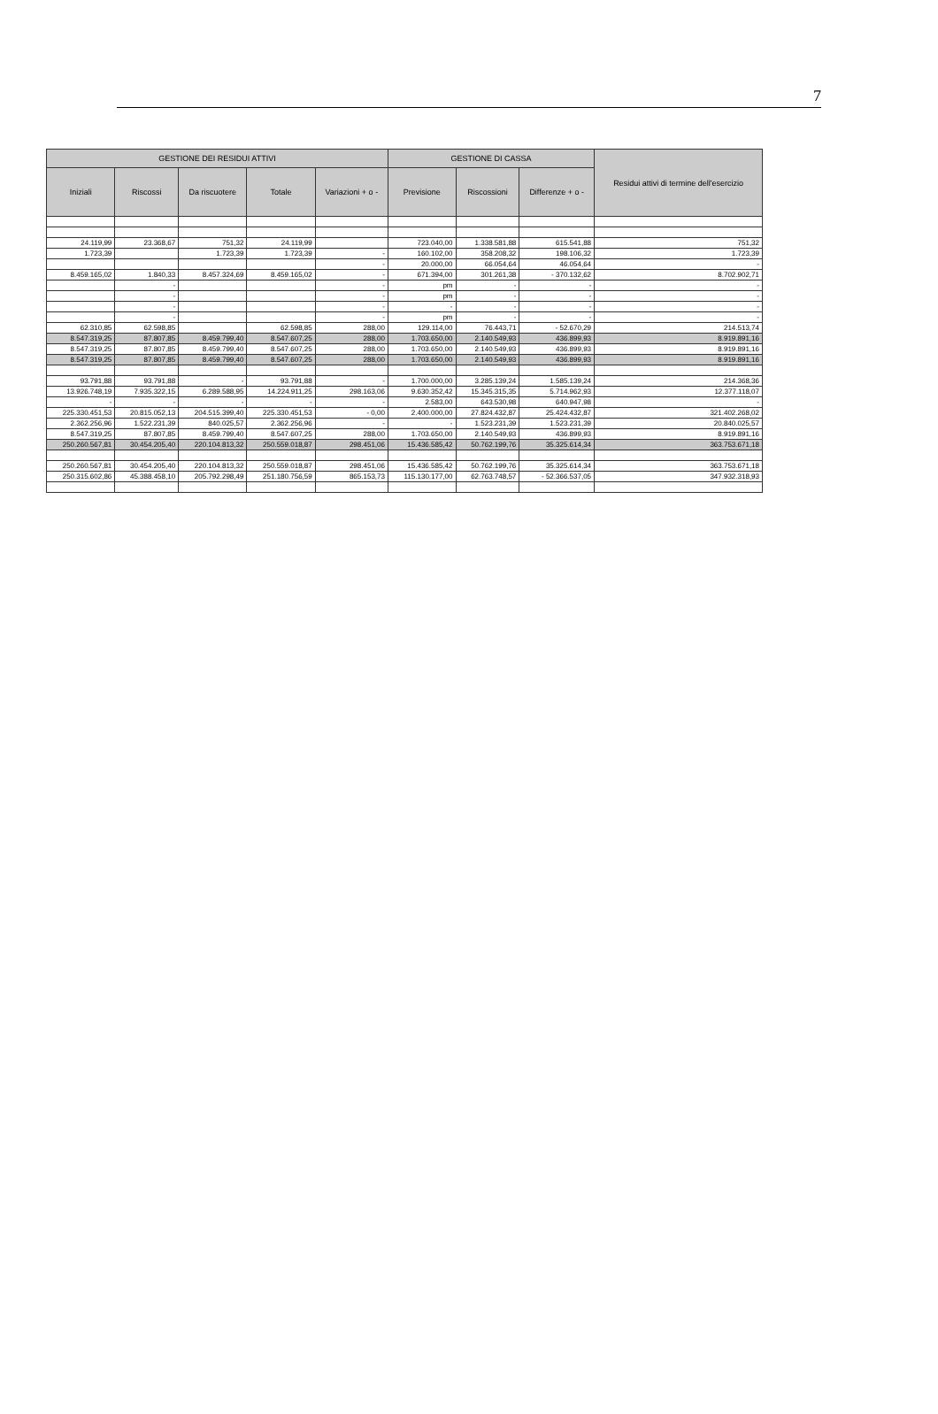7
| GESTIONE DEI RESIDUI ATTIVI | | | | | GESTIONE DI CASSA | | | Residui attivi di termine dell'esercizio |
| --- | --- | --- | --- | --- | --- | --- | --- | --- |
| Iniziali | Riscossi | Da riscuotere | Totale | Variazioni + o - | Previsione | Riscossioni | Differenze + o - | |
| 24.119,99 | 23.368,67 | 751,32 | 24.119,99 | | 723.040,00 | 1.338.581,88 | 615.541,88 | 751,32 |
| 1.723,39 | | 1.723,39 | 1.723,39 | - | 160.102,00 | 358.208,32 | 198.106,32 | 1.723,39 |
| | | | | - | 20.000,00 | 66.054,64 | 46.054,64 | - |
| 8.459.165,02 | 1.840,33 | 8.457.324,69 | 8.459.165,02 | - | 671.394,00 | 301.261,38 | - 370.132,62 | 8.702.902,71 |
| | - | | | - | pm | - | - | - |
| | - | | | - | pm | - | - | - |
| | - | | | - | - | - | - | - |
| | - | | | - | pm | - | - | - |
| 62.310,85 | 62.598,85 | | 62.598,85 | 288,00 | 129.114,00 | 76.443,71 | - 52.670,29 | 214.513,74 |
| 8.547.319,25 | 87.807,85 | 8.459.799,40 | 8.547.607,25 | 288,00 | 1.703.650,00 | 2.140.549,93 | 436.899,93 | 8.919.891,16 |
| 8.547.319,25 | 87.807,85 | 8.459.799,40 | 8.547.607,25 | 288,00 | 1.703.650,00 | 2.140.549,93 | 436.899,93 | 8.919.891,16 |
| 8.547.319,25 | 87.807,85 | 8.459.799,40 | 8.547.607,25 | 288,00 | 1.703.650,00 | 2.140.549,93 | 436.899,93 | 8.919.891,16 |
| 93.791,88 | 93.791,88 | - | 93.791,88 | - | 1.700.000,00 | 3.285.139,24 | 1.585.139,24 | 214.368,36 |
| 13.926.748,19 | 7.935.322,15 | 6.289.588,95 | 14.224.911,25 | 298.163,06 | 9.630.352,42 | 15.345.315,35 | 5.714.962,93 | 12.377.118,07 |
| - | - | - | - | - | 2.583,00 | 643.530,98 | 640.947,98 | - |
| 225.330.451,53 | 20.815.052,13 | 204.515.399,40 | 225.330.451,53 | - 0,00 | 2.400.000,00 | 27.824.432,87 | 25.424.432,87 | 321.402.268,02 |
| 2.362.256,96 | 1.522.231,39 | 840.025,57 | 2.362.256,96 | - | - | 1.523.231,39 | 1.523.231,39 | 20.840.025,57 |
| 8.547.319,25 | 87.807,85 | 8.459.799,40 | 8.547.607,25 | 288,00 | 1.703.650,00 | 2.140.549,93 | 436.899,93 | 8.919.891,16 |
| 250.260.567,81 | 30.454.205,40 | 220.104.813,32 | 250.559.018,87 | 298.451,06 | 15.436.585,42 | 50.762.199,76 | 35.325.614,34 | 363.753.671,18 |
| 250.260.567,81 | 30.454.205,40 | 220.104.813,32 | 250.559.018,87 | 298.451,06 | 15.436.585,42 | 50.762.199,76 | 35.325.614,34 | 363.753.671,18 |
| 250.315.602,86 | 45.388.458,10 | 205.792.298,49 | 251.180.756,59 | 865.153,73 | 115.130.177,00 | 62.763.748,57 | - 52.366.537,05 | 347.932.318,93 |